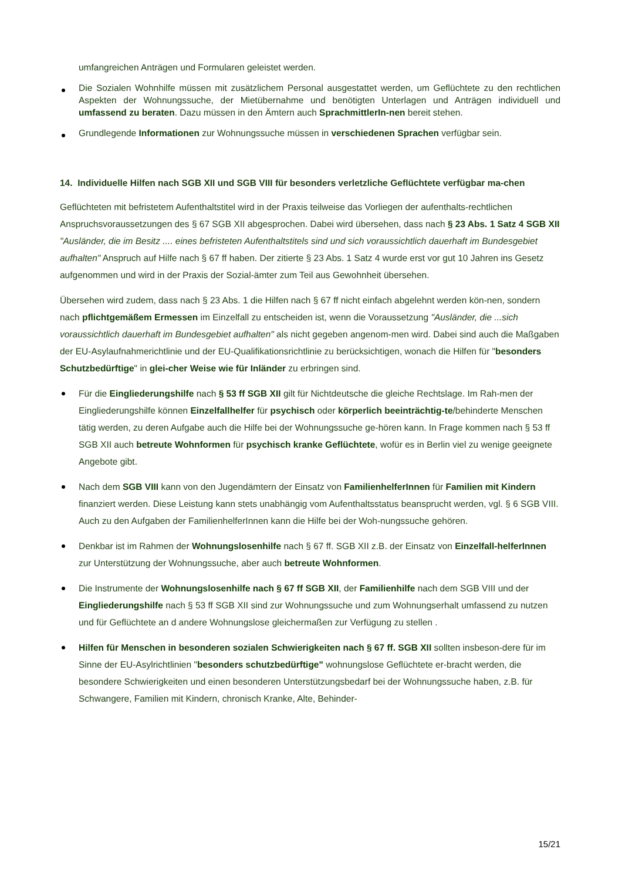umfangreichen Anträgen und Formularen geleistet werden.
Die Sozialen Wohnhilfe müssen mit zusätzlichem Personal ausgestattet werden, um Geflüchtete zu den rechtlichen Aspekten der Wohnungssuche, der Mietübernahme und benötigten Unterlagen und Anträgen individuell und umfassend zu beraten. Dazu müssen in den Ämtern auch SprachmittlerIn-nen bereit stehen.
Grundlegende Informationen zur Wohnungssuche müssen in verschiedenen Sprachen verfügbar sein.
14. Individuelle Hilfen nach SGB XII und SGB VIII für besonders verletzliche Geflüchtete verfügbar ma-chen
Geflüchteten mit befristetem Aufenthaltstitel wird in der Praxis teilweise das Vorliegen der aufenthalts-rechtlichen Anspruchsvoraussetzungen des § 67 SGB XII abgesprochen. Dabei wird übersehen, dass nach § 23 Abs. 1 Satz 4 SGB XII "Ausländer, die im Besitz .... eines befristeten Aufenthaltstitels sind und sich voraussichtlich dauerhaft im Bundesgebiet aufhalten" Anspruch auf Hilfe nach § 67 ff haben. Der zitierte § 23 Abs. 1 Satz 4 wurde erst vor gut 10 Jahren ins Gesetz aufgenommen und wird in der Praxis der Sozial-ämter zum Teil aus Gewohnheit übersehen.
Übersehen wird zudem, dass nach § 23 Abs. 1 die Hilfen nach § 67 ff nicht einfach abgelehnt werden kön-nen, sondern nach pflichtgemäßem Ermessen im Einzelfall zu entscheiden ist, wenn die Voraussetzung "Ausländer, die ...sich voraussichtlich dauerhaft im Bundesgebiet aufhalten" als nicht gegeben angenom-men wird. Dabei sind auch die Maßgaben der EU-Asylaufnahmerichtlinie und der EU-Qualifikationsrichtlinie zu berücksichtigen, wonach die Hilfen für "besonders Schutzbedürftige" in glei-cher Weise wie für Inländer zu erbringen sind.
Für die Eingliederungshilfe nach § 53 ff SGB XII gilt für Nichtdeutsche die gleiche Rechtslage. Im Rah-men der Eingliederungshilfe können Einzelfallhelfer für psychisch oder körperlich beeinträchtig-te/behinderte Menschen tätig werden, zu deren Aufgabe auch die Hilfe bei der Wohnungssuche ge-hören kann. In Frage kommen nach § 53 ff SGB XII auch betreute Wohnformen für psychisch kranke Geflüchtete, wofür es in Berlin viel zu wenige geeignete Angebote gibt.
Nach dem SGB VIII kann von den Jugendämtern der Einsatz von FamilienhelferInnen für Familien mit Kindern finanziert werden. Diese Leistung kann stets unabhängig vom Aufenthaltsstatus beansprucht werden, vgl. § 6 SGB VIII. Auch zu den Aufgaben der FamilienhelferInnen kann die Hilfe bei der Woh-nungssuche gehören.
Denkbar ist im Rahmen der Wohnungslosenhilfe nach § 67 ff. SGB XII z.B. der Einsatz von Einzelfall-helferInnen zur Unterstützung der Wohnungssuche, aber auch betreute Wohnformen.
Die Instrumente der Wohnungslosenhilfe nach § 67 ff SGB XII, der Familienhilfe nach dem SGB VIII und der Eingliederungshilfe nach § 53 ff SGB XII sind zur Wohnungssuche und zum Wohnungserhalt umfassend zu nutzen und für Geflüchtete an d andere Wohnungslose gleichermaßen zur Verfügung zu stellen .
Hilfen für Menschen in besonderen sozialen Schwierigkeiten nach § 67 ff. SGB XII sollten insbeson-dere für im Sinne der EU-Asylrichtlinien "besonders schutzbedürftige" wohnungslose Geflüchtete er-bracht werden, die besondere Schwierigkeiten und einen besonderen Unterstützungsbedarf bei der Wohnungssuche haben, z.B. für Schwangere, Familien mit Kindern, chronisch Kranke, Alte, Behinder-
15/21